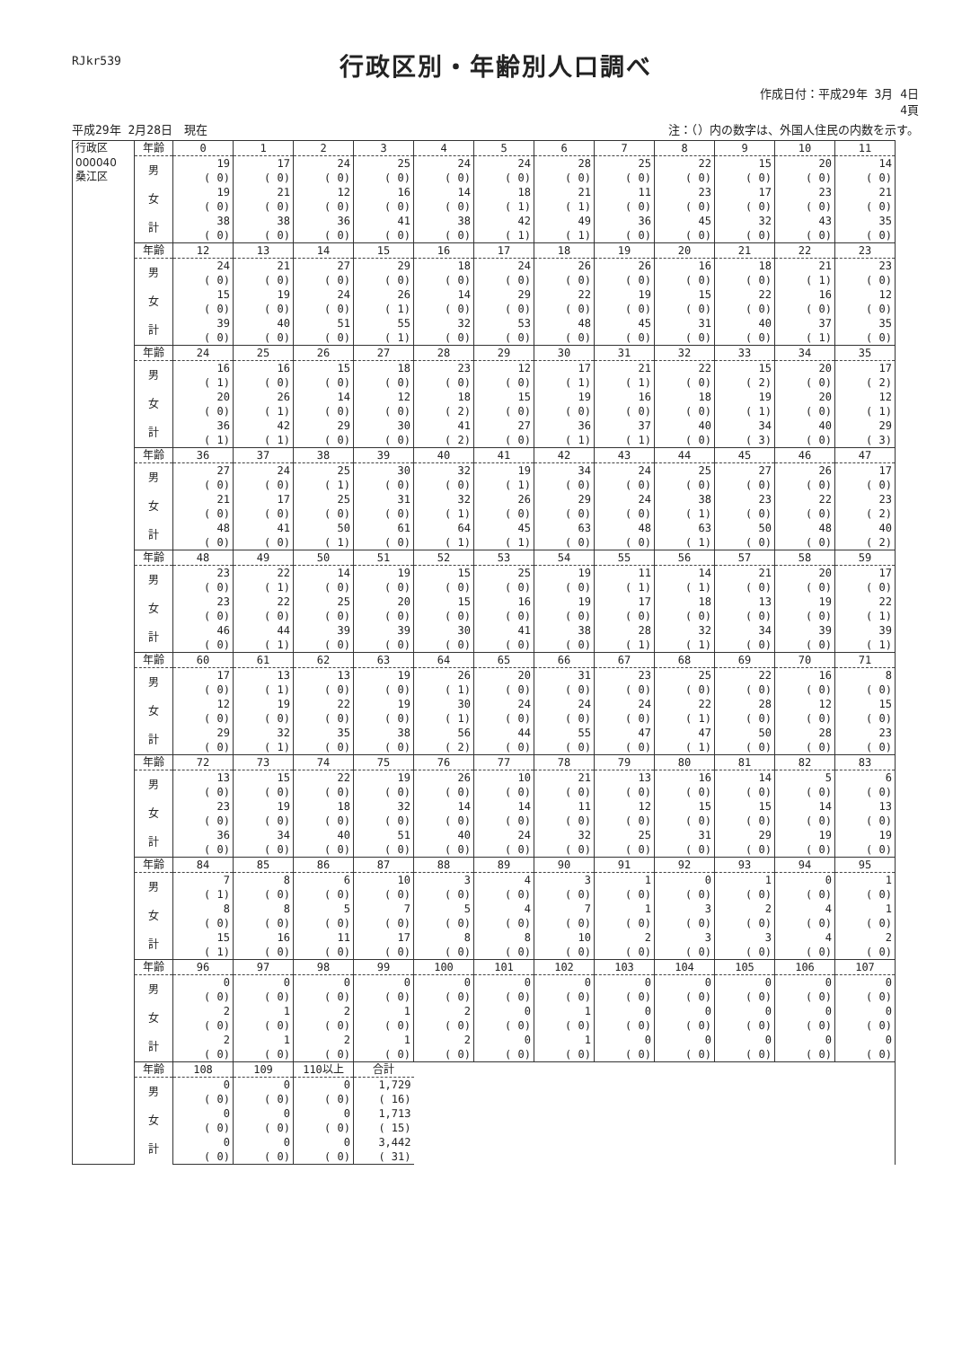RJkr539
行政区別・年齢別人口調べ
作成日付：平成29年 3月 4日
4頁
平成29年 2月28日　現在 注：（）内の数字は、外国人住民の内数を示す。
| 行政区 000040 桑江区 | 年齢 | 0 | 1 | 2 | 3 | 4 | 5 | 6 | 7 | 8 | 9 | 10 | 11 |
| | 男 | 19 | 17 | 24 | 25 | 24 | 24 | 28 | 25 | 22 | 15 | 20 | 14 |
| | | ( 0) | ( 0) | ( 0) | ( 0) | ( 0) | ( 0) | ( 0) | ( 0) | ( 0) | ( 0) | ( 0) | ( 0) |
| | 女 | 19 | 21 | 12 | 16 | 14 | 18 | 21 | 11 | 23 | 17 | 23 | 21 |
| | | ( 0) | ( 0) | ( 0) | ( 0) | ( 0) | ( 1) | ( 1) | ( 0) | ( 0) | ( 0) | ( 0) | ( 0) |
| | 計 | 38 | 38 | 36 | 41 | 38 | 42 | 49 | 36 | 45 | 32 | 43 | 35 |
| | | ( 0) | ( 0) | ( 0) | ( 0) | ( 0) | ( 1) | ( 1) | ( 0) | ( 0) | ( 0) | ( 0) | ( 0) |
| | 年齢 | 12 | 13 | 14 | 15 | 16 | 17 | 18 | 19 | 20 | 21 | 22 | 23 |
| | 男 | 24 | 21 | 27 | 29 | 18 | 24 | 26 | 26 | 16 | 18 | 21 | 23 |
| | | ( 0) | ( 0) | ( 0) | ( 0) | ( 0) | ( 0) | ( 0) | ( 0) | ( 0) | ( 0) | ( 1) | ( 0) |
| | 女 | 15 | 19 | 24 | 26 | 14 | 29 | 22 | 19 | 15 | 22 | 16 | 12 |
| | | ( 0) | ( 0) | ( 0) | ( 1) | ( 0) | ( 0) | ( 0) | ( 0) | ( 0) | ( 0) | ( 0) | ( 0) |
| | 計 | 39 | 40 | 51 | 55 | 32 | 53 | 48 | 45 | 31 | 40 | 37 | 35 |
| | | ( 0) | ( 0) | ( 0) | ( 1) | ( 0) | ( 0) | ( 0) | ( 0) | ( 0) | ( 0) | ( 1) | ( 0) |
| | 年齢 | 24 | 25 | 26 | 27 | 28 | 29 | 30 | 31 | 32 | 33 | 34 | 35 |
| | 男 | 16 | 16 | 15 | 18 | 23 | 12 | 17 | 21 | 22 | 15 | 20 | 17 |
| | | ( 1) | ( 0) | ( 0) | ( 0) | ( 0) | ( 0) | ( 1) | ( 1) | ( 0) | ( 2) | ( 0) | ( 2) |
| | 女 | 20 | 26 | 14 | 12 | 18 | 15 | 19 | 16 | 18 | 19 | 20 | 12 |
| | | ( 0) | ( 1) | ( 0) | ( 0) | ( 2) | ( 0) | ( 0) | ( 0) | ( 0) | ( 1) | ( 0) | ( 1) |
| | 計 | 36 | 42 | 29 | 30 | 41 | 27 | 36 | 37 | 40 | 34 | 40 | 29 |
| | | ( 1) | ( 1) | ( 0) | ( 0) | ( 2) | ( 0) | ( 1) | ( 1) | ( 0) | ( 3) | ( 0) | ( 3) |
| | 年齢 | 36 | 37 | 38 | 39 | 40 | 41 | 42 | 43 | 44 | 45 | 46 | 47 |
| | 男 | 27 | 24 | 25 | 30 | 32 | 19 | 34 | 24 | 25 | 27 | 26 | 17 |
| | | ( 0) | ( 0) | ( 1) | ( 0) | ( 0) | ( 1) | ( 0) | ( 0) | ( 0) | ( 0) | ( 0) | ( 0) |
| | 女 | 21 | 17 | 25 | 31 | 32 | 26 | 29 | 24 | 38 | 23 | 22 | 23 |
| | | ( 0) | ( 0) | ( 0) | ( 0) | ( 1) | ( 0) | ( 0) | ( 0) | ( 1) | ( 0) | ( 0) | ( 2) |
| | 計 | 48 | 41 | 50 | 61 | 64 | 45 | 63 | 48 | 63 | 50 | 48 | 40 |
| | | ( 0) | ( 0) | ( 1) | ( 0) | ( 1) | ( 1) | ( 0) | ( 0) | ( 1) | ( 0) | ( 0) | ( 2) |
| | 年齢 | 48 | 49 | 50 | 51 | 52 | 53 | 54 | 55 | 56 | 57 | 58 | 59 |
| | 男 | 23 | 22 | 14 | 19 | 15 | 25 | 19 | 11 | 14 | 21 | 20 | 17 |
| | | ( 0) | ( 1) | ( 0) | ( 0) | ( 0) | ( 0) | ( 0) | ( 1) | ( 1) | ( 0) | ( 0) | ( 0) |
| | 女 | 23 | 22 | 25 | 20 | 15 | 16 | 19 | 17 | 18 | 13 | 19 | 22 |
| | | ( 0) | ( 0) | ( 0) | ( 0) | ( 0) | ( 0) | ( 0) | ( 0) | ( 0) | ( 0) | ( 0) | ( 1) |
| | 計 | 46 | 44 | 39 | 39 | 30 | 41 | 38 | 28 | 32 | 34 | 39 | 39 |
| | | ( 0) | ( 1) | ( 0) | ( 0) | ( 0) | ( 0) | ( 0) | ( 1) | ( 1) | ( 0) | ( 0) | ( 1) |
| | 年齢 | 60 | 61 | 62 | 63 | 64 | 65 | 66 | 67 | 68 | 69 | 70 | 71 |
| | 男 | 17 | 13 | 13 | 19 | 26 | 20 | 31 | 23 | 25 | 22 | 16 | 8 |
| | | ( 0) | ( 1) | ( 0) | ( 0) | ( 1) | ( 0) | ( 0) | ( 0) | ( 0) | ( 0) | ( 0) | ( 0) |
| | 女 | 12 | 19 | 22 | 19 | 30 | 24 | 24 | 24 | 22 | 28 | 12 | 15 |
| | | ( 0) | ( 0) | ( 0) | ( 0) | ( 1) | ( 0) | ( 0) | ( 0) | ( 1) | ( 0) | ( 0) | ( 0) |
| | 計 | 29 | 32 | 35 | 38 | 56 | 44 | 55 | 47 | 47 | 50 | 28 | 23 |
| | | ( 0) | ( 1) | ( 0) | ( 0) | ( 2) | ( 0) | ( 0) | ( 0) | ( 1) | ( 0) | ( 0) | ( 0) |
| | 年齢 | 72 | 73 | 74 | 75 | 76 | 77 | 78 | 79 | 80 | 81 | 82 | 83 |
| | 男 | 13 | 15 | 22 | 19 | 26 | 10 | 21 | 13 | 16 | 14 | 5 | 6 |
| | | ( 0) | ( 0) | ( 0) | ( 0) | ( 0) | ( 0) | ( 0) | ( 0) | ( 0) | ( 0) | ( 0) | ( 0) |
| | 女 | 23 | 19 | 18 | 32 | 14 | 14 | 11 | 12 | 15 | 15 | 14 | 13 |
| | | ( 0) | ( 0) | ( 0) | ( 0) | ( 0) | ( 0) | ( 0) | ( 0) | ( 0) | ( 0) | ( 0) | ( 0) |
| | 計 | 36 | 34 | 40 | 51 | 40 | 24 | 32 | 25 | 31 | 29 | 19 | 19 |
| | | ( 0) | ( 0) | ( 0) | ( 0) | ( 0) | ( 0) | ( 0) | ( 0) | ( 0) | ( 0) | ( 0) | ( 0) |
| | 年齢 | 84 | 85 | 86 | 87 | 88 | 89 | 90 | 91 | 92 | 93 | 94 | 95 |
| | 男 | 7 | 8 | 6 | 10 | 3 | 4 | 3 | 1 | 0 | 1 | 0 | 1 |
| | | ( 1) | ( 0) | ( 0) | ( 0) | ( 0) | ( 0) | ( 0) | ( 0) | ( 0) | ( 0) | ( 0) | ( 0) |
| | 女 | 8 | 8 | 5 | 7 | 5 | 4 | 7 | 1 | 3 | 2 | 4 | 1 |
| | | ( 0) | ( 0) | ( 0) | ( 0) | ( 0) | ( 0) | ( 0) | ( 0) | ( 0) | ( 0) | ( 0) | ( 0) |
| | 計 | 15 | 16 | 11 | 17 | 8 | 8 | 10 | 2 | 3 | 3 | 4 | 2 |
| | | ( 1) | ( 0) | ( 0) | ( 0) | ( 0) | ( 0) | ( 0) | ( 0) | ( 0) | ( 0) | ( 0) | ( 0) |
| | 年齢 | 96 | 97 | 98 | 99 | 100 | 101 | 102 | 103 | 104 | 105 | 106 | 107 |
| | 男 | 0 | 0 | 0 | 0 | 0 | 0 | 0 | 0 | 0 | 0 | 0 | 0 |
| | | ( 0) | ( 0) | ( 0) | ( 0) | ( 0) | ( 0) | ( 0) | ( 0) | ( 0) | ( 0) | ( 0) | ( 0) |
| | 女 | 2 | 1 | 2 | 1 | 2 | 0 | 1 | 0 | 0 | 0 | 0 | 0 |
| | | ( 0) | ( 0) | ( 0) | ( 0) | ( 0) | ( 0) | ( 0) | ( 0) | ( 0) | ( 0) | ( 0) | ( 0) |
| | 計 | 2 | 1 | 2 | 1 | 2 | 0 | 1 | 0 | 0 | 0 | 0 | 0 |
| | | ( 0) | ( 0) | ( 0) | ( 0) | ( 0) | ( 0) | ( 0) | ( 0) | ( 0) | ( 0) | ( 0) | ( 0) |
| | 年齢 | 108 | 109 | 110以上 | 合計 | | | | | | | | |
| | 男 | 0 | 0 | 0 | 1,729 | | | | | | | | |
| | | ( 0) | ( 0) | ( 0) | ( 16) | | | | | | | | |
| | 女 | 0 | 0 | 0 | 1,713 | | | | | | | | |
| | | ( 0) | ( 0) | ( 0) | ( 15) | | | | | | | | |
| | 計 | 0 | 0 | 0 | 3,442 | | | | | | | | |
| | | ( 0) | ( 0) | ( 0) | ( 31) | | | | | | | | |